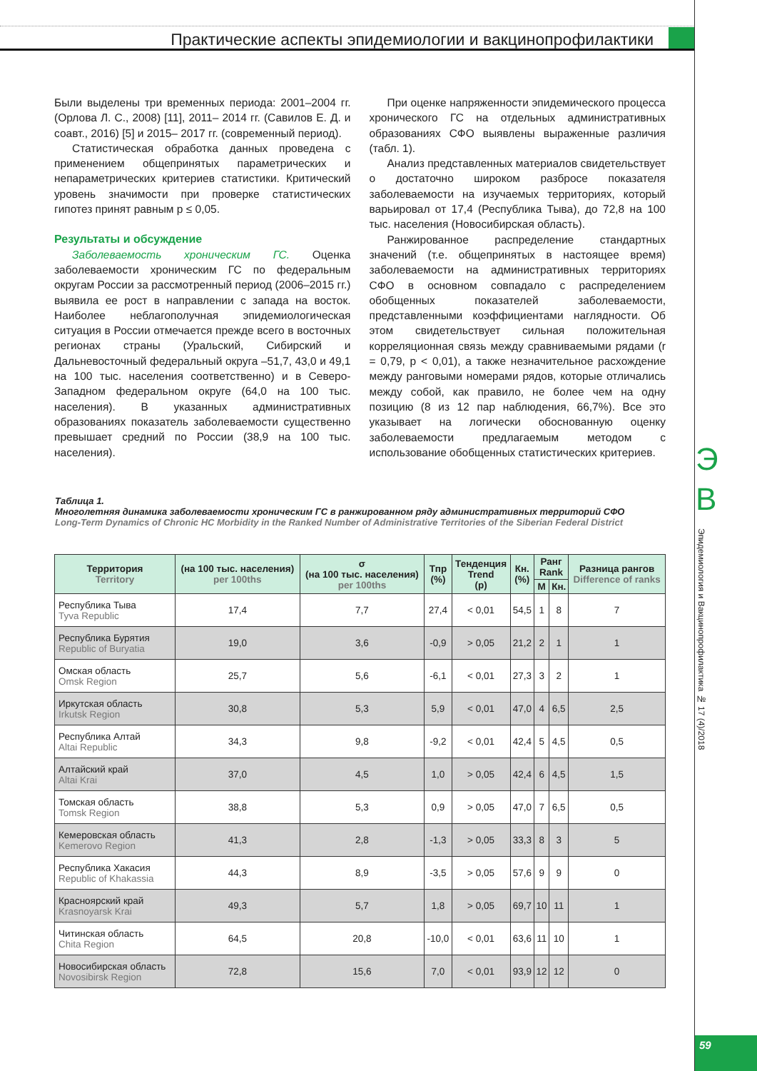Практические аспекты эпидемиологии и вакцинопрофилактики
Были выделены три временных периода: 2001–2004 гг. (Орлова Л. С., 2008) [11], 2011– 2014 гг. (Савилов Е. Д. и соавт., 2016) [5] и 2015– 2017 гг. (современный период).
Статистическая обработка данных проведена с применением общепринятых параметрических и непараметрических критериев статистики. Критический уровень значимости при проверке статистических гипотез принят равным p ≤ 0,05.
Результаты и обсуждение
Заболеваемость хроническим ГС. Оценка заболеваемости хроническим ГС по федеральным округам России за рассмотренный период (2006–2015 гг.) выявила ее рост в направлении с запада на восток. Наиболее неблагополучная эпидемиологическая ситуация в России отмечается прежде всего в восточных регионах страны (Уральский, Сибирский и Дальневосточный федеральный округа –51,7, 43,0 и 49,1 на 100 тыс. населения соответственно) и в Северо-Западном федеральном округе (64,0 на 100 тыс. населения). В указанных административных образованиях показатель заболеваемости существенно превышает средний по России (38,9 на 100 тыс. населения).
При оценке напряженности эпидемического процесса хронического ГС на отдельных административных образованиях СФО выявлены выраженные различия (табл. 1).
Анализ представленных материалов свидетельствует о достаточно широком разбросе показателя заболеваемости на изучаемых территориях, который варьировал от 17,4 (Республика Тыва), до 72,8 на 100 тыс. населения (Новосибирская область).
Ранжированное распределение стандартных значений (т.е. общепринятых в настоящее время) заболеваемости на административных территориях СФО в основном совпадало с распределением обобщенных показателей заболеваемости, представленными коэффициентами наглядности. Об этом свидетельствует сильная положительная корреляционная связь между сравниваемыми рядами (r = 0,79, p < 0,01), а также незначительное расхождение между ранговыми номерами рядов, которые отличались между собой, как правило, не более чем на одну позицию (8 из 12 пар наблюдения, 66,7%). Все это указывает на логически обоснованную оценку заболеваемости предлагаемым методом с использование обобщенных статистических критериев.
Таблица 1.
Многолетняя динамика заболеваемости хроническим ГС в ранжированном ряду административных территорий СФО
Long-Term Dynamics of Chronic HC Morbidity in the Ranked Number of Administrative Territories of the Siberian Federal District
| Территория Territory | (на 100 тыс. населения) per 100ths | σ (на 100 тыс. населения) per 100ths | Тпр (%) | Тенденция Trend (p) | Кн. (%) | Ранг Rank | | Разница рангов Difference of ranks |
| --- | --- | --- | --- | --- | --- | --- | --- | --- |
| | | | | | | M | Кн. | |
| Республика Тыва Tyva Republic | 17,4 | 7,7 | 27,4 | < 0,01 | 54,5 | 1 | 8 | 7 |
| Республика Бурятия Republic of Buryatia | 19,0 | 3,6 | -0,9 | > 0,05 | 21,2 | 2 | 1 | 1 |
| Омская область Omsk Region | 25,7 | 5,6 | -6,1 | < 0,01 | 27,3 | 3 | 2 | 1 |
| Иркутская область Irkutsk Region | 30,8 | 5,3 | 5,9 | < 0,01 | 47,0 | 4 | 6,5 | 2,5 |
| Республика Алтай Altai Republic | 34,3 | 9,8 | -9,2 | < 0,01 | 42,4 | 5 | 4,5 | 0,5 |
| Алтайский край Altai Krai | 37,0 | 4,5 | 1,0 | > 0,05 | 42,4 | 6 | 4,5 | 1,5 |
| Томская область Tomsk Region | 38,8 | 5,3 | 0,9 | > 0,05 | 47,0 | 7 | 6,5 | 0,5 |
| Кемеровская область Kemerovo Region | 41,3 | 2,8 | -1,3 | > 0,05 | 33,3 | 8 | 3 | 5 |
| Республика Хакасия Republic of Khakassia | 44,3 | 8,9 | -3,5 | > 0,05 | 57,6 | 9 | 9 | 0 |
| Красноярский край Krasnoyarsk Krai | 49,3 | 5,7 | 1,8 | > 0,05 | 69,7 | 10 | 11 | 1 |
| Читинская область Chita Region | 64,5 | 20,8 | -10,0 | < 0,01 | 63,6 | 11 | 10 | 1 |
| Новосибирская область Novosibirsk Region | 72,8 | 15,6 | 7,0 | < 0,01 | 93,9 | 12 | 12 | 0 |
Э
В
Эпидемиология и Вакцинопрофилактика № 17 (4)/2018
59